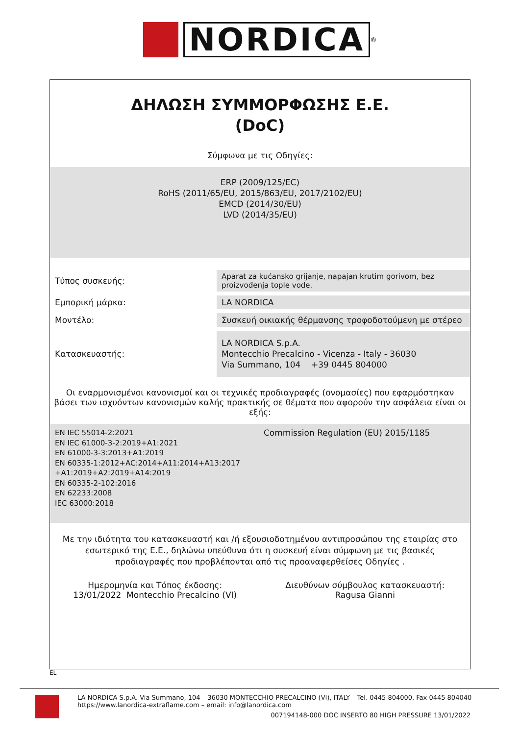NORDICA
<sup>®</sup>
ΔΗΛΩΣΗ ΣΥΜΜΟΡΦΩΣΗΣ Ε.Ε.
(DoC)
Σύμφωνα με τις Οδηγίες:
ERP (2009/125/EC)
RoHS (2011/65/EU, 2015/863/EU, 2017/2102/EU)
EMCD (2014/30/EU)
LVD (2014/35/EU)
| Τύπος συσκευής: | Aparat za kućansko grijanje, napajan krutim gorivom, bez proizvođenja tople vode. |
| Εμπορική μάρκα: | LA NORDICA |
| Μοντέλο: | Συσκευή οικιακής θέρμανσης τροφοδοτούμενη με στέρεο |
| Κατασκευαστής: | LA NORDICA S.p.A. Montecchio Precalcino - Vicenza - Italy - 36030 Via Summano, 104 +39 0445 804000 |
Οι εναρμονισμένοι κανονισμοί και οι τεχνικές προδιαγραφές (ονομασίες) που εφαρμόστηκαν βάσει των ισχυόντων κανονισμών καλής πρακτικής σε θέματα που αφορούν την ασφάλεια είναι οι εξής:
EN IEC 55014-2:2021
EN IEC 61000-3-2:2019+A1:2021
EN 61000-3-3:2013+A1:2019
EN 60335-1:2012+AC:2014+A11:2014+A13:2017
+A1:2019+A2:2019+A14:2019
EN 60335-2-102:2016
EN 62233:2008
IEC 63000:2018
Commission Regulation (EU) 2015/1185
Με την ιδιότητα του κατασκευαστή και /ή εξουσιοδοτημένου αντιπροσώπου της εταιρίας στο εσωτερικό της Ε.Ε., δηλώνω υπεύθυνα ότι η συσκευή είναι σύμφωνη με τις βασικές προδιαγραφές που προβλέπονται από τις προαναφερθείσες Οδηγίες .
Ημερομηνία και Τόπος έκδοσης:
13/01/2022 Montecchio Precalcino (VI)
Διευθύνων σύμβουλος κατασκευαστή:
Ragusa Gianni
EL
LA NORDICA S.p.A. Via Summano, 104 – 36030 MONTECCHIO PRECALCINO (VI), ITALY – Tel. 0445 804000, Fax 0445 804040
https://www.lanordica-extraflame.com – email: info@lanordica.com
007194148-000 DOC INSERTO 80 HIGH PRESSURE 13/01/2022